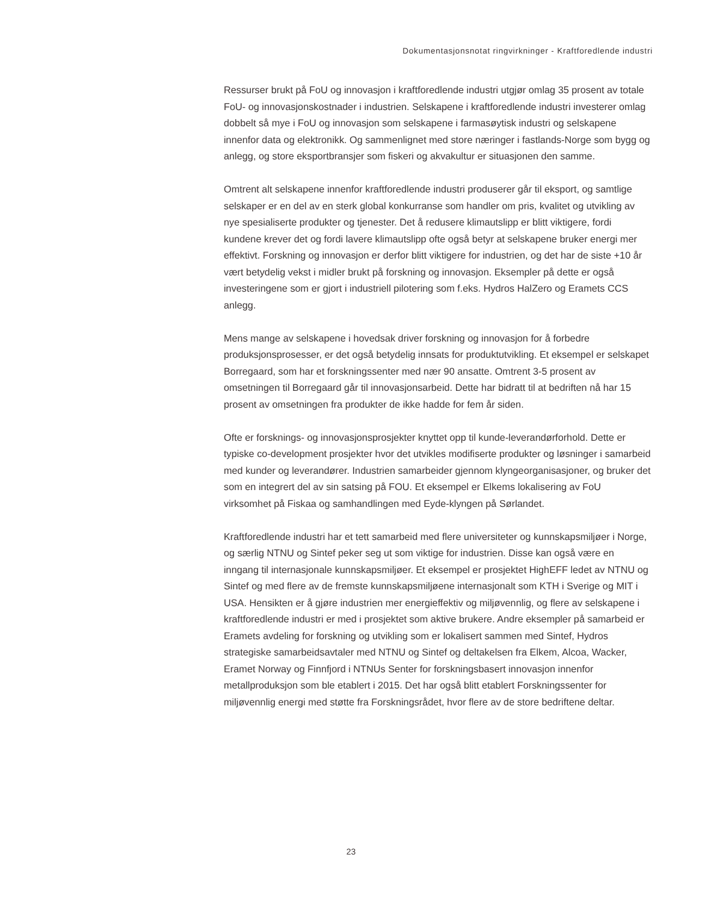Dokumentasjonsnotat ringvirkninger - Kraftforedlende industri
Ressurser brukt på FoU og innovasjon i kraftforedlende industri utgjør omlag 35 prosent av totale FoU- og innovasjonskostnader i industrien. Selskapene i kraftforedlende industri investerer omlag dobbelt så mye i FoU og innovasjon som selskapene i farmasøytisk industri og selskapene innenfor data og elektronikk. Og sammenlignet med store næringer i fastlands-Norge som bygg og anlegg, og store eksportbransjer som fiskeri og akvakultur er situasjonen den samme.
Omtrent alt selskapene innenfor kraftforedlende industri produserer går til eksport, og samtlige selskaper er en del av en sterk global konkurranse som handler om pris, kvalitet og utvikling av nye spesialiserte produkter og tjenester. Det å redusere klimautslipp er blitt viktigere, fordi kundene krever det og fordi lavere klimautslipp ofte også betyr at selskapene bruker energi mer effektivt. Forskning og innovasjon er derfor blitt viktigere for industrien, og det har de siste +10 år vært betydelig vekst i midler brukt på forskning og innovasjon. Eksempler på dette er også investeringene som er gjort i industriell pilotering som f.eks. Hydros HalZero og Eramets CCS anlegg.
Mens mange av selskapene i hovedsak driver forskning og innovasjon for å forbedre produksjonsprosesser, er det også betydelig innsats for produktutvikling. Et eksempel er selskapet Borregaard, som har et forskningssenter med nær 90 ansatte. Omtrent 3-5 prosent av omsetningen til Borregaard går til innovasjonsarbeid. Dette har bidratt til at bedriften nå har 15 prosent av omsetningen fra produkter de ikke hadde for fem år siden.
Ofte er forsknings- og innovasjonsprosjekter knyttet opp til kunde-leverandørforhold. Dette er typiske co-development prosjekter hvor det utvikles modifiserte produkter og løsninger i samarbeid med kunder og leverandører. Industrien samarbeider gjennom klyngeorganisasjoner, og bruker det som en integrert del av sin satsing på FOU. Et eksempel er Elkems lokalisering av FoU virksomhet på Fiskaa og samhandlingen med Eyde-klyngen på Sørlandet.
Kraftforedlende industri har et tett samarbeid med flere universiteter og kunnskapsmiljøer i Norge, og særlig NTNU og Sintef peker seg ut som viktige for industrien. Disse kan også være en inngang til internasjonale kunnskapsmiljøer. Et eksempel er prosjektet HighEFF ledet av NTNU og Sintef og med flere av de fremste kunnskapsmiljøene internasjonalt som KTH i Sverige og MIT i USA. Hensikten er å gjøre industrien mer energieffektiv og miljøvennlig, og flere av selskapene i kraftforedlende industri er med i prosjektet som aktive brukere. Andre eksempler på samarbeid er Eramets avdeling for forskning og utvikling som er lokalisert sammen med Sintef, Hydros strategiske samarbeidsavtaler med NTNU og Sintef og deltakelsen fra Elkem, Alcoa, Wacker, Eramet Norway og Finnfjord i NTNUs Senter for forskningsbasert innovasjon innenfor metallproduksjon som ble etablert i 2015. Det har også blitt etablert Forskningssenter for miljøvennlig energi med støtte fra Forskningsrådet, hvor flere av de store bedriftene deltar.
23